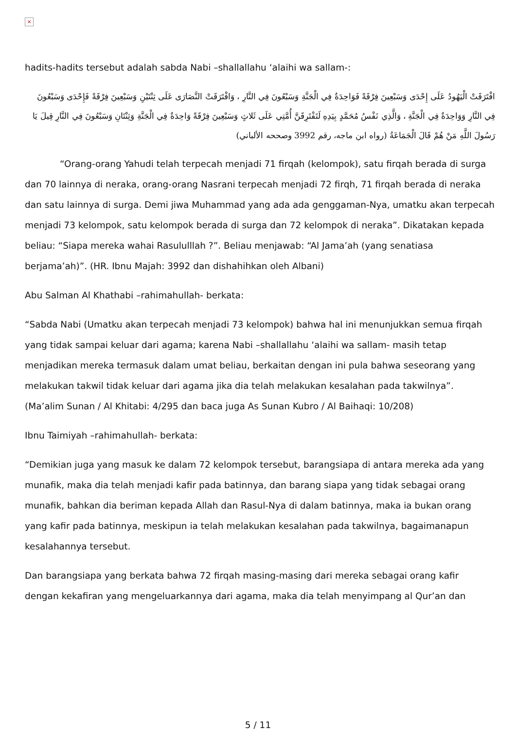×
hadits-hadits tersebut adalah sabda Nabi –shallallahu ‘alaihi wa sallam-:
افْتَرَقَتْ الْيَهُودُ عَلَى إِحْدَى وَسَبْعِينَ فِرْقَةً فَوَاحِدَةٌ فِي الْجَنَّةِ وَسَبْعُونَ فِي النَّارِ ، وَافْتَرَقَتْ النَّصَارَى عَلَى ثِنْتَيْنِ وَسَبْعِينَ فِرْقَةً فَإِحْدَى وَسَبْعُونَ فِي النَّارِ وَوَاحِدَةٌ فِي الْجَنَّةِ ، وَالَّذِي نَفْسُ مُحَمَّدٍ بِيَدِهِ لَتَفْتَرِقَنَّ أُمَّتِي عَلَى ثَلاثٍ وَسَبْعِينَ فِرْقَةً وَاحِدَةٌ فِي الْجَنَّةِ وَثِنْتَانِ وَسَبْعُونَ فِي النَّارِ قِيلَ يَا رَسُولَ اللَّهِ مَنْ هُمْ قَالَ الْجَمَاعَةُ (رواه ابن ماجه، رقم 3992 وصححه الألباني)
“Orang-orang Yahudi telah terpecah menjadi 71 firqah (kelompok), satu firqah berada di surga dan 70 lainnya di neraka, orang-orang Nasrani terpecah menjadi 72 firqh, 71 firqah berada di neraka dan satu lainnya di surga. Demi jiwa Muhammad yang ada ada genggaman-Nya, umatku akan terpecah menjadi 73 kelompok, satu kelompok berada di surga dan 72 kelompok di neraka”. Dikatakan kepada beliau: “Siapa mereka wahai Rasululllah ?”. Beliau menjawab: “Al Jama’ah (yang senatiasa berjama’ah)”. (HR. Ibnu Majah: 3992 dan dishahihkan oleh Albani)
Abu Salman Al Khathabi –rahimahullah- berkata:
“Sabda Nabi (Umatku akan terpecah menjadi 73 kelompok) bahwa hal ini menunjukkan semua firqah yang tidak sampai keluar dari agama; karena Nabi –shallallahu ‘alaihi wa sallam- masih tetap menjadikan mereka termasuk dalam umat beliau, berkaitan dengan ini pula bahwa seseorang yang melakukan takwil tidak keluar dari agama jika dia telah melakukan kesalahan pada takwilnya”. (Ma’alim Sunan / Al Khitabi: 4/295 dan baca juga As Sunan Kubro / Al Baihaqi: 10/208)
Ibnu Taimiyah –rahimahullah- berkata:
“Demikian juga yang masuk ke dalam 72 kelompok tersebut, barangsiapa di antara mereka ada yang munafik, maka dia telah menjadi kafir pada batinnya, dan barang siapa yang tidak sebagai orang munafik, bahkan dia beriman kepada Allah dan Rasul-Nya di dalam batinnya, maka ia bukan orang yang kafir pada batinnya, meskipun ia telah melakukan kesalahan pada takwilnya, bagaimanapun kesalahannya tersebut.
Dan barangsiapa yang berkata bahwa 72 firqah masing-masing dari mereka sebagai orang kafir dengan kekafiran yang mengeluarkannya dari agama, maka dia telah menyimpang al Qur’an dan
5 / 11